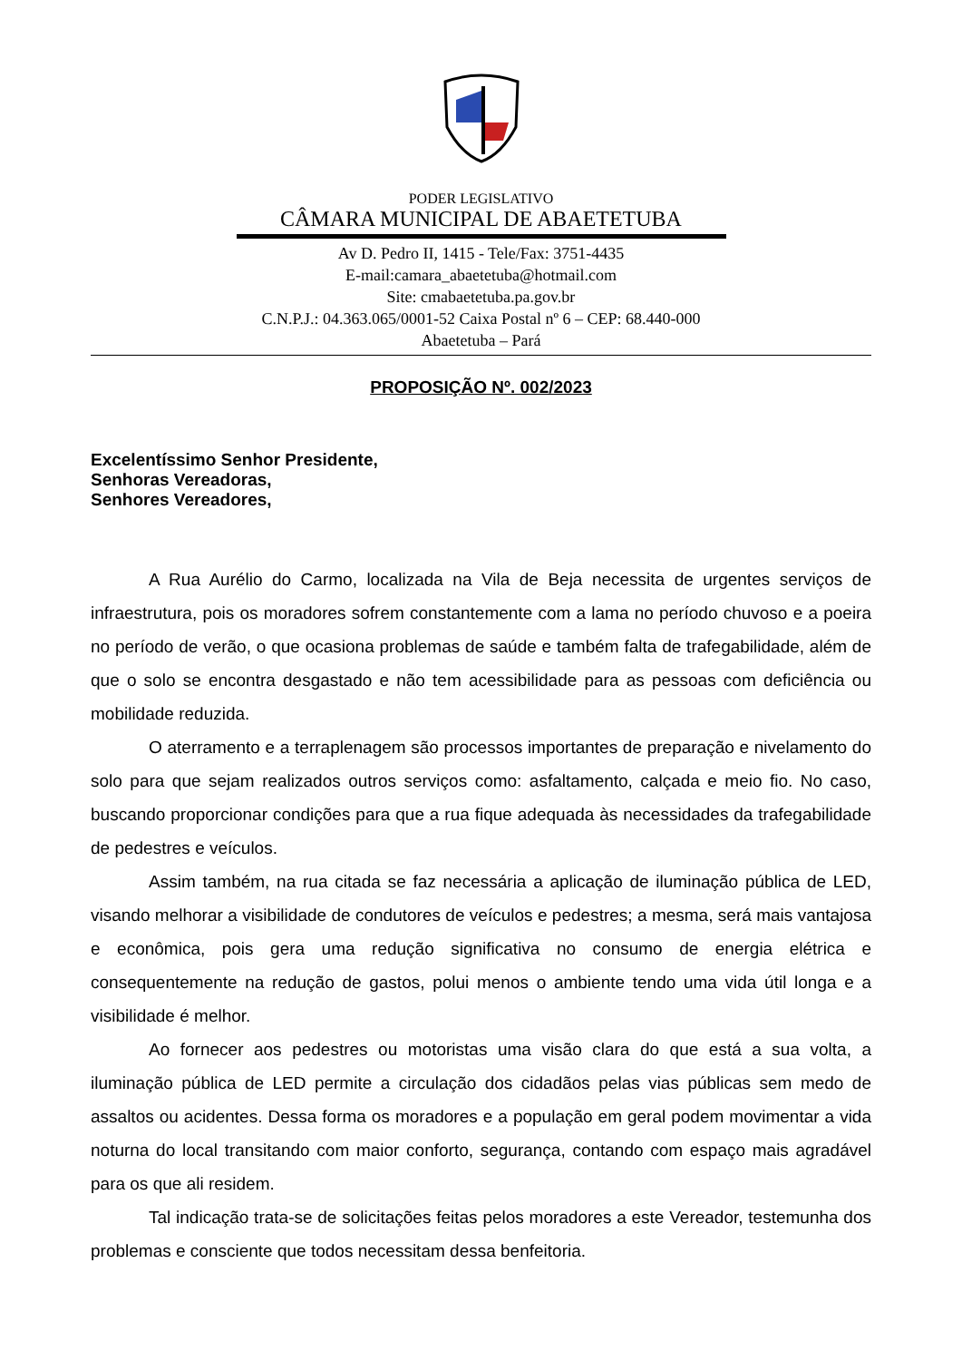PODER LEGISLATIVO
CÂMARA MUNICIPAL DE ABAETETUBA
Av D. Pedro II, 1415 - Tele/Fax: 3751-4435
E-mail:camara_abaetetuba@hotmail.com
Site: cmabaetetuba.pa.gov.br
C.N.P.J.: 04.363.065/0001-52 Caixa Postal nº 6 – CEP: 68.440-000
Abaetetuba – Pará
PROPOSIÇÃO Nº. 002/2023
Excelentíssimo Senhor Presidente,
Senhoras Vereadoras,
Senhores Vereadores,
A Rua Aurélio do Carmo, localizada na Vila de Beja necessita de urgentes serviços de infraestrutura, pois os moradores sofrem constantemente com a lama no período chuvoso e a poeira no período de verão, o que ocasiona problemas de saúde e também falta de trafegabilidade, além de que o solo se encontra desgastado e não tem acessibilidade para as pessoas com deficiência ou mobilidade reduzida.
O aterramento e a terraplenagem são processos importantes de preparação e nivelamento do solo para que sejam realizados outros serviços como: asfaltamento, calçada e meio fio. No caso, buscando proporcionar condições para que a rua fique adequada às necessidades da trafegabilidade de pedestres e veículos.
Assim também, na rua citada se faz necessária a aplicação de iluminação pública de LED, visando melhorar a visibilidade de condutores de veículos e pedestres; a mesma, será mais vantajosa e econômica, pois gera uma redução significativa no consumo de energia elétrica e consequentemente na redução de gastos, polui menos o ambiente tendo uma vida útil longa e a visibilidade é melhor.
Ao fornecer aos pedestres ou motoristas uma visão clara do que está a sua volta, a iluminação pública de LED permite a circulação dos cidadãos pelas vias públicas sem medo de assaltos ou acidentes. Dessa forma os moradores e a população em geral podem movimentar a vida noturna do local transitando com maior conforto, segurança, contando com espaço mais agradável para os que ali residem.
Tal indicação trata-se de solicitações feitas pelos moradores a este Vereador, testemunha dos problemas e consciente que todos necessitam dessa benfeitoria.